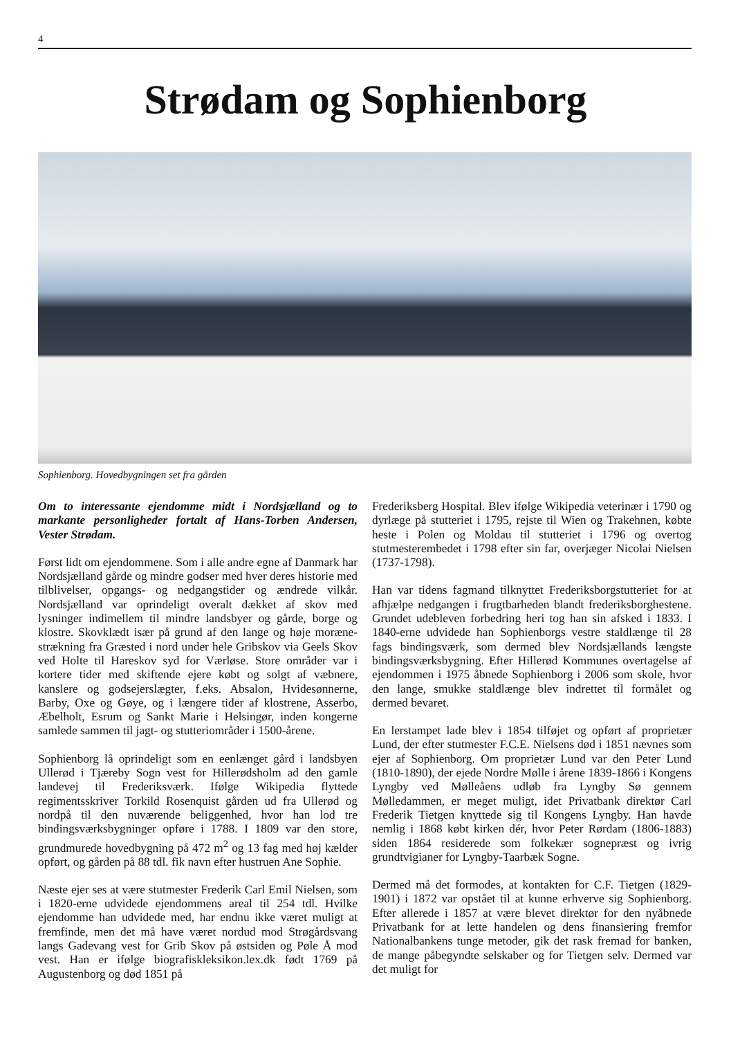4
Strødam og Sophienborg
Sophienborg. Hovedbygningen set fra gården
Om to interessante ejendomme midt i Nordsjælland og to markante personligheder fortalt af Hans-Torben Andersen, Vester Strødam.
Først lidt om ejendommene. Som i alle andre egne af Danmark har Nordsjælland gårde og mindre godser med hver deres historie med tilblivelser, opgangs- og nedgangstider og ændrede vilkår. Nordsjælland var oprindeligt overalt dækket af skov med lysninger indimellem til mindre landsbyer og gårde, borge og klostre. Skovklædt især på grund af den lange og høje moræne­strækning fra Græsted i nord under hele Gribskov via Geels Skov ved Holte til Hareskov syd for Værløse. Store områder var i kortere tider med skiftende ejere købt og solgt af væbnere, kanslere og godsejerslægter, f.eks. Absalon, Hvidesønnerne, Barby, Oxe og Gøye, og i længere tider af klostrene, Asserbo, Æbelholt, Esrum og Sankt Marie i Helsingør, inden kongerne samlede sammen til jagt- og stutteriområder i 1500-årene.
Sophienborg lå oprindeligt som en eenlænget gård i landsbyen Ullerød i Tjæreby Sogn vest for Hillerødsholm ad den gamle landevej til Frederiksværk. Ifølge Wikipedia flyttede regimentsskriver Torkild Rosenquist gården ud fra Ullerød og nordpå til den nuværende beliggenhed, hvor han lod tre bindingsværksbygninger opføre i 1788. I 1809 var den store, grundmurede hovedbygning på 472 m<sup>2</sup> og 13 fag med høj kælder opført, og gården på 88 tdl. fik navn efter hustruen Ane Sophie.
Næste ejer ses at være stutmester Frederik Carl Emil Nielsen, som i 1820-erne udvidede ejendommens areal til 254 tdl. Hvilke ejendomme han udvidede med, har endnu ikke været muligt at fremfinde, men det må have været nordud mod Strøgårdsvang langs Gadevang vest for Grib Skov på østsiden og Pøle Å mod vest. Han er ifølge biografisklek­sikon.lex.dk født 1769 på Augustenborg og død 1851 på
Frederiksberg Hospital. Blev ifølge Wikipedia veterinær i 1790 og dyrlæge på stutteriet i 1795, rejste til Wien og Trakehnen, købte heste i Polen og Moldau til stutteriet i 1796 og overtog stutmesterembedet i 1798 efter sin far, overjæger Nicolai Nielsen (1737-1798).
Han var tidens fagmand tilknyttet Frederiksborgstutteriet for at afhjælpe nedgangen i frugtbarheden blandt frederiksborghestene. Grundet udebleven forbedring heri tog han sin afsked i 1833. I 1840-erne udvidede han Sophienborgs vestre staldlænge til 28 fags bindingsværk, som dermed blev Nordsjællands længste bindingsværksbygning. Efter Hillerød Kommunes overtagelse af ejendommen i 1975 åbnede Sophienborg i 2006 som skole, hvor den lange, smukke staldlænge blev indrettet til formålet og dermed bevaret.
En lerstampet lade blev i 1854 tilføjet og opført af proprietær Lund, der efter stutmester F.C.E. Nielsens død i 1851 nævnes som ejer af Sophienborg. Om proprietær Lund var den Peter Lund (1810-1890), der ejede Nordre Mølle i årene 1839-1866 i Kongens Lyngby ved Mølleåens udløb fra Lyngby Sø gennem Mølledammen, er meget muligt, idet Privatbank direktør Carl Frederik Tietgen knyttede sig til Kongens Lyngby. Han havde nemlig i 1868 købt kirken dér, hvor Peter Rørdam (1806-1883) siden 1864 residerede som folkekær sognepræst og ivrig grundtvigianer for Lyngby-Taarbæk Sogne.
Dermed må det formodes, at kontakten for C.F. Tietgen (1829-1901) i 1872 var opstået til at kunne erhverve sig Sophienborg. Efter allerede i 1857 at være blevet direktør for den nyåbnede Privatbank for at lette handelen og dens finansiering fremfor Nationalbankens tunge metoder, gik det rask fremad for banken, de mange påbegyndte selskaber og for Tietgen selv. Dermed var det muligt for